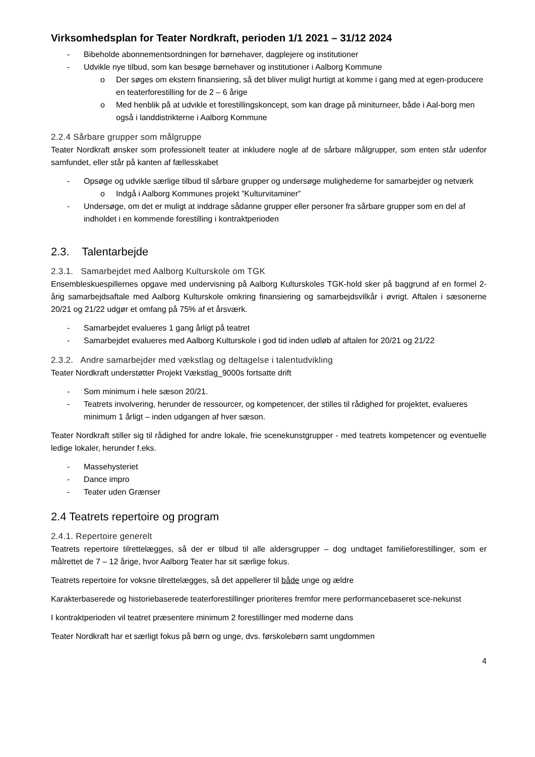Virksomhedsplan for Teater Nordkraft, perioden 1/1 2021 – 31/12 2024
- Bibeholde abonnementsordningen for børnehaver, dagplejere og institutioner
- Udvikle nye tilbud, som kan besøge børnehaver og institutioner i Aalborg Kommune
o Der søges om ekstern finansiering, så det bliver muligt hurtigt at komme i gang med at egen-producere en teaterforestilling for de 2 – 6 årige
o Med henblik på at udvikle et forestillingskoncept, som kan drage på miniturneer, både i Aal-borg men også i landdistrikterne i Aalborg Kommune
2.2.4 Sårbare grupper som målgruppe
Teater Nordkraft ønsker som professionelt teater at inkludere nogle af de sårbare målgrupper, som enten står udenfor samfundet, eller står på kanten af fællesskabet
- Opsøge og udvikle særlige tilbud til sårbare grupper og undersøge mulighederne for samarbejder og netværk
o Indgå i Aalborg Kommunes projekt ”Kulturvitaminer”
- Undersøge, om det er muligt at inddrage sådanne grupper eller personer fra sårbare grupper som en del af indholdet i en kommende forestilling i kontraktperioden
2.3. Talentarbejde
2.3.1. Samarbejdet med Aalborg Kulturskole om TGK
Ensembleskuespillernes opgave med undervisning på Aalborg Kulturskoles TGK-hold sker på baggrund af en formel 2- årig samarbejdsaftale med Aalborg Kulturskole omkring finansiering og samarbejdsvilkår i øvrigt. Aftalen i sæsonerne 20/21 og 21/22 udgør et omfang på 75% af et årsværk.
- Samarbejdet evalueres 1 gang årligt på teatret
- Samarbejdet evalueres med Aalborg Kulturskole i god tid inden udløb af aftalen for 20/21 og 21/22
2.3.2. Andre samarbejder med vækstlag og deltagelse i talentudvikling
Teater Nordkraft understøtter Projekt Vækstlag_9000s fortsatte drift
- Som minimum i hele sæson 20/21.
- Teatrets involvering, herunder de ressourcer, og kompetencer, der stilles til rådighed for projektet, evalueres minimum 1 årligt – inden udgangen af hver sæson.
Teater Nordkraft stiller sig til rådighed for andre lokale, frie scenekunstgrupper - med teatrets kompetencer og eventuelle ledige lokaler, herunder f.eks.
- Massehysteriet
- Dance impro
- Teater uden Grænser
2.4 Teatrets repertoire og program
2.4.1. Repertoire generelt
Teatrets repertoire tilrettelægges, så der er tilbud til alle aldersgrupper – dog undtaget familieforestillinger, som er målrettet de 7 – 12 årige, hvor Aalborg Teater har sit særlige fokus.
Teatrets repertoire for voksne tilrettelægges, så det appellerer til både unge og ældre
Karakterbaserede og historiebaserede teaterforestillinger prioriteres fremfor mere performancebaseret sce-nekunst
I kontraktperioden vil teatret præsentere minimum 2 forestillinger med moderne dans
Teater Nordkraft har et særligt fokus på børn og unge, dvs. førskolebørn samt ungdommen
4